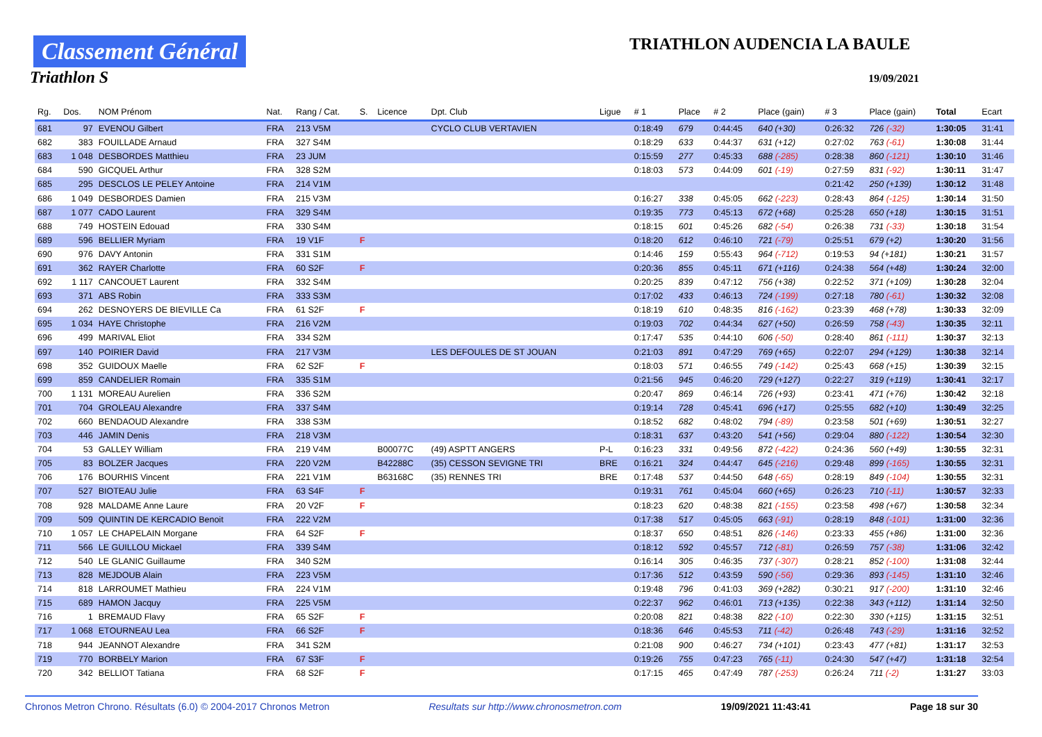Classement Général
Triathlon S
TRIATHLON AUDENCIA LA BAULE
19/09/2021
| Rg. | Dos. | NOM Prénom | Nat. | Rang / Cat. | S. | Licence | Dpt. Club | Ligue | # 1 | Place | # 2 | Place (gain) | # 3 | Place (gain) | Total | Ecart |
| --- | --- | --- | --- | --- | --- | --- | --- | --- | --- | --- | --- | --- | --- | --- | --- | --- |
| 681 | 97 | EVENOU Gilbert | FRA | 213 V5M | | | CYCLO CLUB VERTAVIEN | | 0:18:49 | 679 | 0:44:45 | 640 (+30) | 0:26:32 | 726 (-32) | 1:30:05 | 31:41 |
| 682 | 383 | FOUILLADE Arnaud | FRA | 327 S4M | | | | | 0:18:29 | 633 | 0:44:37 | 631 (+12) | 0:27:02 | 763 (-61) | 1:30:08 | 31:44 |
| 683 | 1 048 | DESBORDES Matthieu | FRA | 23 JUM | | | | | 0:15:59 | 277 | 0:45:33 | 688 (-285) | 0:28:38 | 860 (-121) | 1:30:10 | 31:46 |
| 684 | 590 | GICQUEL Arthur | FRA | 328 S2M | | | | | 0:18:03 | 573 | 0:44:09 | 601 (-19) | 0:27:59 | 831 (-92) | 1:30:11 | 31:47 |
| 685 | 295 | DESCLOS LE PELEY Antoine | FRA | 214 V1M | | | | | | | | | 0:21:42 | 250 (+139) | 1:30:12 | 31:48 |
| 686 | 1 049 | DESBORDES Damien | FRA | 215 V3M | | | | | 0:16:27 | 338 | 0:45:05 | 662 (-223) | 0:28:43 | 864 (-125) | 1:30:14 | 31:50 |
| 687 | 1 077 | CADO Laurent | FRA | 329 S4M | | | | | 0:19:35 | 773 | 0:45:13 | 672 (+68) | 0:25:28 | 650 (+18) | 1:30:15 | 31:51 |
| 688 | 749 | HOSTEIN Edouad | FRA | 330 S4M | | | | | 0:18:15 | 601 | 0:45:26 | 682 (-54) | 0:26:38 | 731 (-33) | 1:30:18 | 31:54 |
| 689 | 596 | BELLIER Myriam | FRA | 19 V1F | F | | | | 0:18:20 | 612 | 0:46:10 | 721 (-79) | 0:25:51 | 679 (+2) | 1:30:20 | 31:56 |
| 690 | 976 | DAVY Antonin | FRA | 331 S1M | | | | | 0:14:46 | 159 | 0:55:43 | 964 (-712) | 0:19:53 | 94 (+181) | 1:30:21 | 31:57 |
| 691 | 362 | RAYER Charlotte | FRA | 60 S2F | F | | | | 0:20:36 | 855 | 0:45:11 | 671 (+116) | 0:24:38 | 564 (+48) | 1:30:24 | 32:00 |
| 692 | 1 117 | CANCOUET Laurent | FRA | 332 S4M | | | | | 0:20:25 | 839 | 0:47:12 | 756 (+38) | 0:22:52 | 371 (+109) | 1:30:28 | 32:04 |
| 693 | 371 | ABS Robin | FRA | 333 S3M | | | | | 0:17:02 | 433 | 0:46:13 | 724 (-199) | 0:27:18 | 780 (-61) | 1:30:32 | 32:08 |
| 694 | 262 | DESNOYERS DE BIEVILLE Ca | FRA | 61 S2F | F | | | | 0:18:19 | 610 | 0:48:35 | 816 (-162) | 0:23:39 | 468 (+78) | 1:30:33 | 32:09 |
| 695 | 1 034 | HAYE Christophe | FRA | 216 V2M | | | | | 0:19:03 | 702 | 0:44:34 | 627 (+50) | 0:26:59 | 758 (-43) | 1:30:35 | 32:11 |
| 696 | 499 | MARIVAL Eliot | FRA | 334 S2M | | | | | 0:17:47 | 535 | 0:44:10 | 606 (-50) | 0:28:40 | 861 (-111) | 1:30:37 | 32:13 |
| 697 | 140 | POIRIER David | FRA | 217 V3M | | | LES DEFOULES DE ST JOUAN | | 0:21:03 | 891 | 0:47:29 | 769 (+65) | 0:22:07 | 294 (+129) | 1:30:38 | 32:14 |
| 698 | 352 | GUIDOUX Maelle | FRA | 62 S2F | F | | | | 0:18:03 | 571 | 0:46:55 | 749 (-142) | 0:25:43 | 668 (+15) | 1:30:39 | 32:15 |
| 699 | 859 | CANDELIER Romain | FRA | 335 S1M | | | | | 0:21:56 | 945 | 0:46:20 | 729 (+127) | 0:22:27 | 319 (+119) | 1:30:41 | 32:17 |
| 700 | 1 131 | MOREAU Aurelien | FRA | 336 S2M | | | | | 0:20:47 | 869 | 0:46:14 | 726 (+93) | 0:23:41 | 471 (+76) | 1:30:42 | 32:18 |
| 701 | 704 | GROLEAU Alexandre | FRA | 337 S4M | | | | | 0:19:14 | 728 | 0:45:41 | 696 (+17) | 0:25:55 | 682 (+10) | 1:30:49 | 32:25 |
| 702 | 660 | BENDAOUD Alexandre | FRA | 338 S3M | | | | | 0:18:52 | 682 | 0:48:02 | 794 (-89) | 0:23:58 | 501 (+69) | 1:30:51 | 32:27 |
| 703 | 446 | JAMIN Denis | FRA | 218 V3M | | | | | 0:18:31 | 637 | 0:43:20 | 541 (+56) | 0:29:04 | 880 (-122) | 1:30:54 | 32:30 |
| 704 | 53 | GALLEY William | FRA | 219 V4M | | B00077C | (49) ASPTT ANGERS | P-L | 0:16:23 | 331 | 0:49:56 | 872 (-422) | 0:24:36 | 560 (+49) | 1:30:55 | 32:31 |
| 705 | 83 | BOLZER Jacques | FRA | 220 V2M | | B42288C | (35) CESSON SEVIGNE TRI | BRE | 0:16:21 | 324 | 0:44:47 | 645 (-216) | 0:29:48 | 899 (-165) | 1:30:55 | 32:31 |
| 706 | 176 | BOURHIS Vincent | FRA | 221 V1M | | B63168C | (35) RENNES TRI | BRE | 0:17:48 | 537 | 0:44:50 | 648 (-65) | 0:28:19 | 849 (-104) | 1:30:55 | 32:31 |
| 707 | 527 | BIOTEAU Julie | FRA | 63 S4F | F | | | | 0:19:31 | 761 | 0:45:04 | 660 (+65) | 0:26:23 | 710 (-11) | 1:30:57 | 32:33 |
| 708 | 928 | MALDAME Anne Laure | FRA | 20 V2F | F | | | | 0:18:23 | 620 | 0:48:38 | 821 (-155) | 0:23:58 | 498 (+67) | 1:30:58 | 32:34 |
| 709 | 509 | QUINTIN DE KERCADIO Benoit | FRA | 222 V2M | | | | | 0:17:38 | 517 | 0:45:05 | 663 (-91) | 0:28:19 | 848 (-101) | 1:31:00 | 32:36 |
| 710 | 1 057 | LE CHAPELAIN Morgane | FRA | 64 S2F | F | | | | 0:18:37 | 650 | 0:48:51 | 826 (-146) | 0:23:33 | 455 (+86) | 1:31:00 | 32:36 |
| 711 | 566 | LE GUILLOU Mickael | FRA | 339 S4M | | | | | 0:18:12 | 592 | 0:45:57 | 712 (-81) | 0:26:59 | 757 (-38) | 1:31:06 | 32:42 |
| 712 | 540 | LE GLANIC Guillaume | FRA | 340 S2M | | | | | 0:16:14 | 305 | 0:46:35 | 737 (-307) | 0:28:21 | 852 (-100) | 1:31:08 | 32:44 |
| 713 | 828 | MEJDOUB Alain | FRA | 223 V5M | | | | | 0:17:36 | 512 | 0:43:59 | 590 (-56) | 0:29:36 | 893 (-145) | 1:31:10 | 32:46 |
| 714 | 818 | LARROUMET Mathieu | FRA | 224 V1M | | | | | 0:19:48 | 796 | 0:41:03 | 369 (+282) | 0:30:21 | 917 (-200) | 1:31:10 | 32:46 |
| 715 | 689 | HAMON Jacquy | FRA | 225 V5M | | | | | 0:22:37 | 962 | 0:46:01 | 713 (+135) | 0:22:38 | 343 (+112) | 1:31:14 | 32:50 |
| 716 | 1 | BREMAUD Flavy | FRA | 65 S2F | F | | | | 0:20:08 | 821 | 0:48:38 | 822 (-10) | 0:22:30 | 330 (+115) | 1:31:15 | 32:51 |
| 717 | 1 068 | ETOURNEAU Lea | FRA | 66 S2F | F | | | | 0:18:36 | 646 | 0:45:53 | 711 (-42) | 0:26:48 | 743 (-29) | 1:31:16 | 32:52 |
| 718 | 944 | JEANNOT Alexandre | FRA | 341 S2M | | | | | 0:21:08 | 900 | 0:46:27 | 734 (+101) | 0:23:43 | 477 (+81) | 1:31:17 | 32:53 |
| 719 | 770 | BORBELY Marion | FRA | 67 S3F | F | | | | 0:19:26 | 755 | 0:47:23 | 765 (-11) | 0:24:30 | 547 (+47) | 1:31:18 | 32:54 |
| 720 | 342 | BELLIOT Tatiana | FRA | 68 S2F | F | | | | 0:17:15 | 465 | 0:47:49 | 787 (-253) | 0:26:24 | 711 (-2) | 1:31:27 | 33:03 |
Chronos Metron Chrono. Résultats (6.0) © 2004-2017 Chronos Metron Resultats sur http://www.chronosmetron.com 19/09/2021 11:43:41 Page 18 sur 30